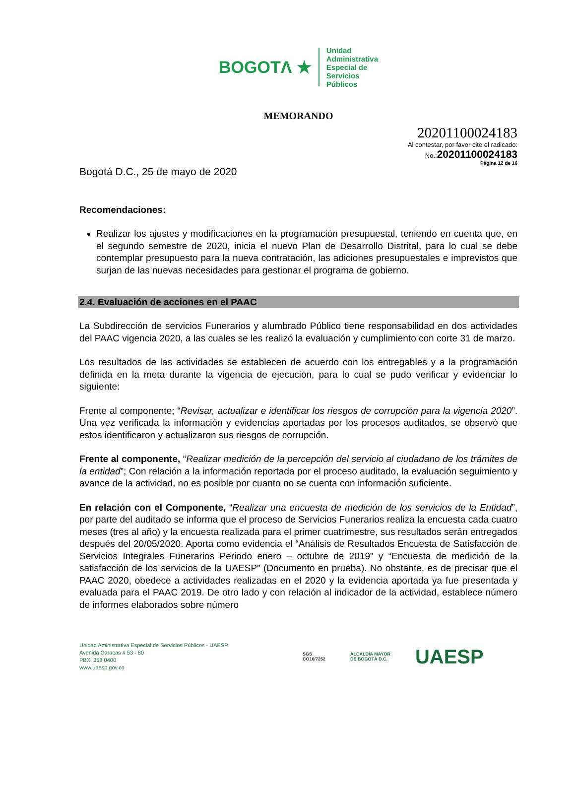BOGOTΛ ★ Unidad
Administrativa
Especial de
Servicios
Públicos
MEMORANDO
20201100024183
Al contestar, por favor cite el radicado:
No.:20201100024183
Página 12 de 16
Bogotá D.C., 25 de mayo de 2020
Recomendaciones:
Realizar los ajustes y modificaciones en la programación presupuestal, teniendo en cuenta que, en el segundo semestre de 2020, inicia el nuevo Plan de Desarrollo Distrital, para lo cual se debe contemplar presupuesto para la nueva contratación, las adiciones presupuestales e imprevistos que surjan de las nuevas necesidades para gestionar el programa de gobierno.
2.4. Evaluación de acciones en el PAAC
La Subdirección de servicios Funerarios y alumbrado Público tiene responsabilidad en dos actividades del PAAC vigencia 2020, a las cuales se les realizó la evaluación y cumplimiento con corte 31 de marzo.
Los resultados de las actividades se establecen de acuerdo con los entregables y a la programación definida en la meta durante la vigencia de ejecución, para lo cual se pudo verificar y evidenciar lo siguiente:
Frente al componente; “Revisar, actualizar e identificar los riesgos de corrupción para la vigencia 2020”. Una vez verificada la información y evidencias aportadas por los procesos auditados, se observó que estos identificaron y actualizaron sus riesgos de corrupción.
Frente al componente, “Realizar medición de la percepción del servicio al ciudadano de los trámites de la entidad”; Con relación a la información reportada por el proceso auditado, la evaluación seguimiento y avance de la actividad, no es posible por cuanto no se cuenta con información suficiente.
En relación con el Componente, “Realizar una encuesta de medición de los servicios de la Entidad”, por parte del auditado se informa que el proceso de Servicios Funerarios realiza la encuesta cada cuatro meses (tres al año) y la encuesta realizada para el primer cuatrimestre, sus resultados serán entregados después del 20/05/2020. Aporta como evidencia el “Análisis de Resultados Encuesta de Satisfacción de Servicios Integrales Funerarios Periodo enero – octubre de 2019” y “Encuesta de medición de la satisfacción de los servicios de la UAESP” (Documento en prueba). No obstante, es de precisar que el PAAC 2020, obedece a actividades realizadas en el 2020 y la evidencia aportada ya fue presentada y evaluada para el PAAC 2019. De otro lado y con relación al indicador de la actividad, establece número de informes elaborados sobre número
Unidad Aministrativa Especial de Servicios Públicos - UAESP
Avenida Caracas # 53 - 80
PBX: 358 0400
www.uaesp.gov.co
SGS
CO16/7252 ALCALDÍA MAYOR
DE BOGOTÁ D.C. UAESP